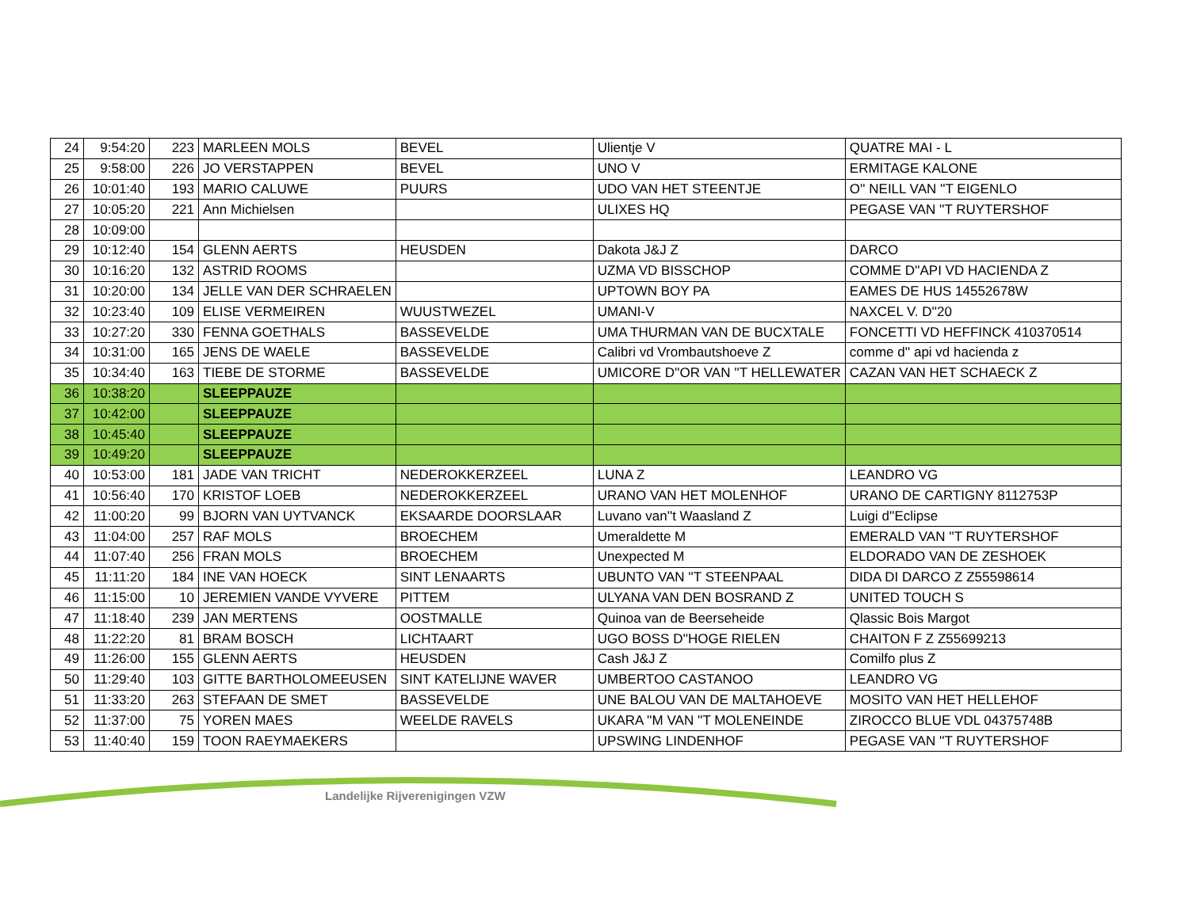| 24 | 9:54:20 | 223 | MARLEEN MOLS | BEVEL | Ulientje V | QUATRE MAI - L |
| 25 | 9:58:00 | 226 | JO VERSTAPPEN | BEVEL | UNO V | ERMITAGE KALONE |
| 26 | 10:01:40 | 193 | MARIO CALUWE | PUURS | UDO VAN HET STEENTJE | O'' NEILL VAN ''T EIGENLO |
| 27 | 10:05:20 | 221 | Ann Michielsen | | ULIXES HQ | PEGASE VAN ''T RUYTERSHOF |
| 28 | 10:09:00 | | | | | |
| 29 | 10:12:40 | 154 | GLENN AERTS | HEUSDEN | Dakota J&J Z | DARCO |
| 30 | 10:16:20 | 132 | ASTRID ROOMS | | UZMA VD BISSCHOP | COMME D''API VD HACIENDA Z |
| 31 | 10:20:00 | 134 | JELLE VAN DER SCHRAELEN | | UPTOWN BOY PA | EAMES DE HUS 14552678W |
| 32 | 10:23:40 | 109 | ELISE VERMEIREN | WUUSTWEZEL | UMANI-V | NAXCEL V. D''20 |
| 33 | 10:27:20 | 330 | FENNA GOETHALS | BASSEVELDE | UMA THURMAN VAN DE BUCXTALE | FONCETTI VD HEFFINCK 410370514 |
| 34 | 10:31:00 | 165 | JENS DE WAELE | BASSEVELDE | Calibri vd Vrombautshoeve Z | comme d'' api vd hacienda z |
| 35 | 10:34:40 | 163 | TIEBE DE STORME | BASSEVELDE | UMICORE D''OR VAN ''T HELLEWATER | CAZAN VAN HET SCHAECK Z |
| 36 | 10:38:20 | | SLEEPPAUZE | | | |
| 37 | 10:42:00 | | SLEEPPAUZE | | | |
| 38 | 10:45:40 | | SLEEPPAUZE | | | |
| 39 | 10:49:20 | | SLEEPPAUZE | | | |
| 40 | 10:53:00 | 181 | JADE VAN TRICHT | NEDEROKKERZEEL | LUNA Z | LEANDRO VG |
| 41 | 10:56:40 | 170 | KRISTOF LOEB | NEDEROKKERZEEL | URANO VAN HET MOLENHOF | URANO DE CARTIGNY 8112753P |
| 42 | 11:00:20 | 99 | BJORN VAN UYTVANCK | EKSAARDE DOORSLAAR | Luvano van''t Waasland Z | Luigi d''Eclipse |
| 43 | 11:04:00 | 257 | RAF MOLS | BROECHEM | Umeraldette M | EMERALD VAN ''T RUYTERSHOF |
| 44 | 11:07:40 | 256 | FRAN MOLS | BROECHEM | Unexpected M | ELDORADO VAN DE ZESHOEK |
| 45 | 11:11:20 | 184 | INE VAN HOECK | SINT LENAARTS | UBUNTO VAN ''T STEENPAAL | DIDA DI DARCO Z Z55598614 |
| 46 | 11:15:00 | 10 | JEREMIEN VANDE VYVERE | PITTEM | ULYANA VAN DEN BOSRAND Z | UNITED TOUCH S |
| 47 | 11:18:40 | 239 | JAN MERTENS | OOSTMALLE | Quinoa van de Beerseheide | Qlassic Bois Margot |
| 48 | 11:22:20 | 81 | BRAM BOSCH | LICHTAART | UGO BOSS D''HOGE RIELEN | CHAITON F Z Z55699213 |
| 49 | 11:26:00 | 155 | GLENN AERTS | HEUSDEN | Cash J&J Z | Comilfo plus Z |
| 50 | 11:29:40 | 103 | GITTE BARTHOLOMEEUSEN | SINT KATELIJNE WAVER | UMBERTOO CASTANOO | LEANDRO VG |
| 51 | 11:33:20 | 263 | STEFAAN DE SMET | BASSEVELDE | UNE BALOU VAN DE MALTAHOEVE | MOSITO VAN HET HELLEHOF |
| 52 | 11:37:00 | 75 | YOREN MAES | WEELDE RAVELS | UKARA ''M VAN ''T MOLENEINDE | ZIROCCO BLUE VDL 04375748B |
| 53 | 11:40:40 | 159 | TOON RAEYMAEKERS | | UPSWING LINDENHOF | PEGASE VAN ''T RUYTERSHOF |
Landelijke Rijverenigingen VZW